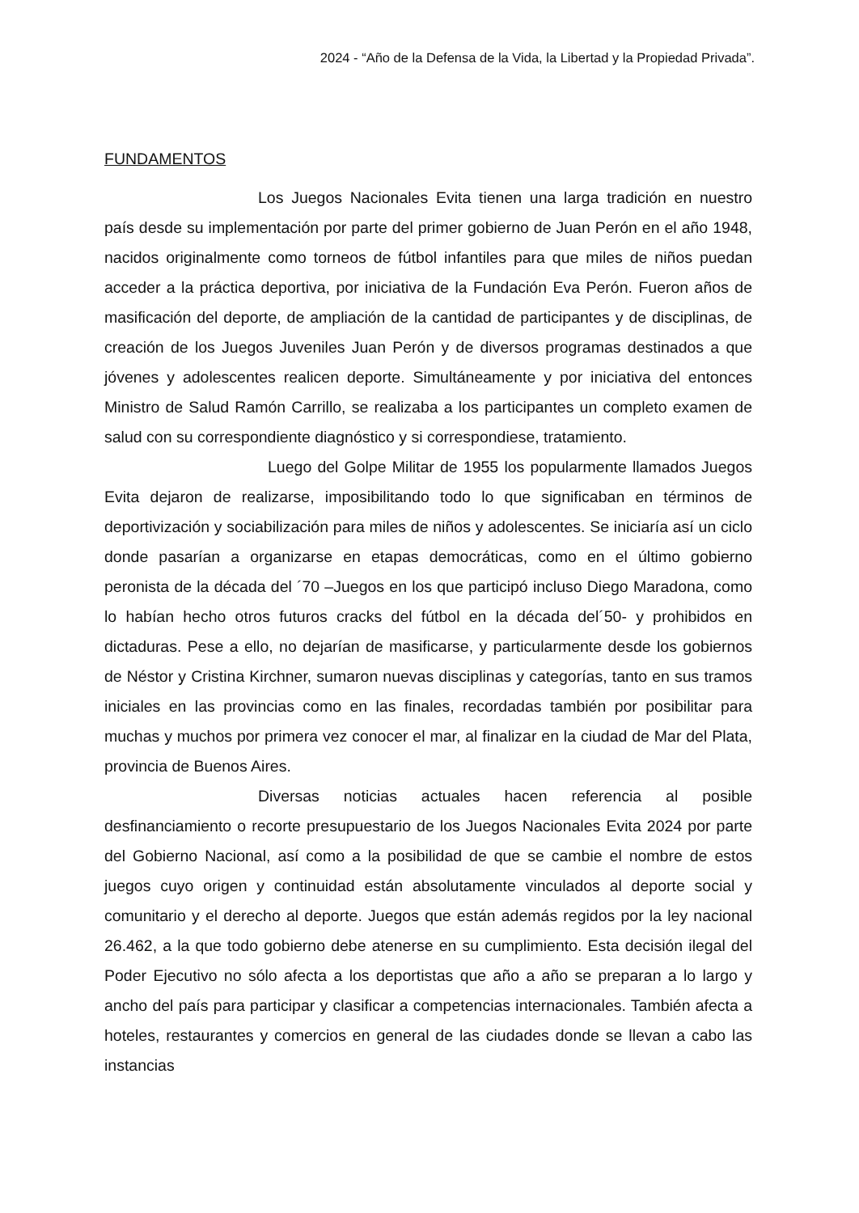2024 - “Año de la Defensa de la Vida, la Libertad y la Propiedad Privada”.
FUNDAMENTOS
Los Juegos Nacionales Evita tienen una larga tradición en nuestro país desde su implementación por parte del primer gobierno de Juan Perón en el año 1948, nacidos originalmente como torneos de fútbol infantiles para que miles de niños puedan acceder a la práctica deportiva, por iniciativa de la Fundación Eva Perón. Fueron años de masificación del deporte, de ampliación de la cantidad de participantes y de disciplinas, de creación de los Juegos Juveniles Juan Perón y de diversos programas destinados a que jóvenes y adolescentes realicen deporte. Simultáneamente y por iniciativa del entonces Ministro de Salud Ramón Carrillo, se realizaba a los participantes un completo examen de salud con su correspondiente diagnóstico y si correspondiese, tratamiento.
Luego del Golpe Militar de 1955 los popularmente llamados Juegos Evita dejaron de realizarse, imposibilitando todo lo que significaban en términos de deportivización y sociabilización para miles de niños y adolescentes. Se iniciaría así un ciclo donde pasarían a organizarse en etapas democráticas, como en el último gobierno peronista de la década del ´70 –Juegos en los que participó incluso Diego Maradona, como lo habían hecho otros futuros cracks del fútbol en la década del´50- y prohibidos en dictaduras. Pese a ello, no dejarían de masificarse, y particularmente desde los gobiernos de Néstor y Cristina Kirchner, sumaron nuevas disciplinas y categorías, tanto en sus tramos iniciales en las provincias como en las finales, recordadas también por posibilitar para muchas y muchos por primera vez conocer el mar, al finalizar en la ciudad de Mar del Plata, provincia de Buenos Aires.
Diversas noticias actuales hacen referencia al posible desfinanciamiento o recorte presupuestario de los Juegos Nacionales Evita 2024 por parte del Gobierno Nacional, así como a la posibilidad de que se cambie el nombre de estos juegos cuyo origen y continuidad están absolutamente vinculados al deporte social y comunitario y el derecho al deporte. Juegos que están además regidos por la ley nacional 26.462, a la que todo gobierno debe atenerse en su cumplimiento. Esta decisión ilegal del Poder Ejecutivo no sólo afecta a los deportistas que año a año se preparan a lo largo y ancho del país para participar y clasificar a competencias internacionales. También afecta a hoteles, restaurantes y comercios en general de las ciudades donde se llevan a cabo las instancias